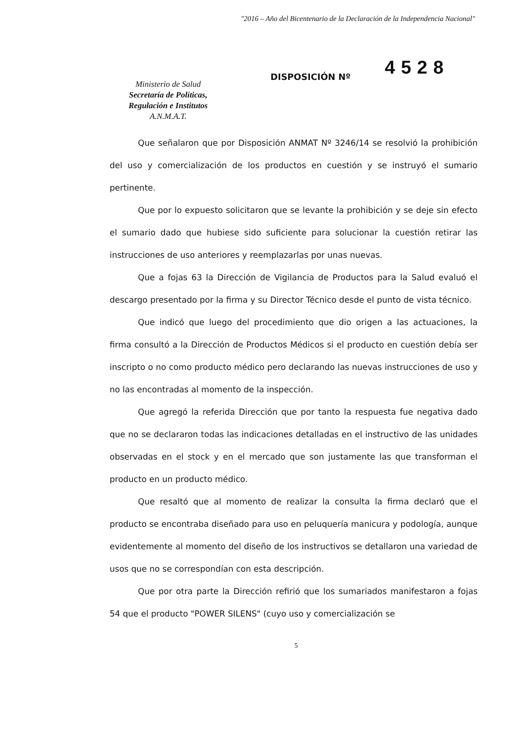"2016 – Año del Bicentenario de la Declaración de la Independencia Nacional"
Ministerio de Salud
Secretaría de Políticas,
Regulación e Institutos
A.N.M.A.T.
DISPOSICIÓN Nº
4528
Que señalaron que por Disposición ANMAT Nº 3246/14 se resolvió la prohibición del uso y comercialización de los productos en cuestión y se instruyó el sumario pertinente.
Que por lo expuesto solicitaron que se levante la prohibición y se deje sin efecto el sumario dado que hubiese sido suficiente para solucionar la cuestión retirar las instrucciones de uso anteriores y reemplazarlas por unas nuevas.
Que a fojas 63 la Dirección de Vigilancia de Productos para la Salud evaluó el descargo presentado por la firma y su Director Técnico desde el punto de vista técnico.
Que indicó que luego del procedimiento que dio origen a las actuaciones, la firma consultó a la Dirección de Productos Médicos si el producto en cuestión debía ser inscripto o no como producto médico pero declarando las nuevas instrucciones de uso y no las encontradas al momento de la inspección.
Que agregó la referida Dirección que por tanto la respuesta fue negativa dado que no se declararon todas las indicaciones detalladas en el instructivo de las unidades observadas en el stock y en el mercado que son justamente las que transforman el producto en un producto médico.
Que resaltó que al momento de realizar la consulta la firma declaró que el producto se encontraba diseñado para uso en peluquería manicura y podología, aunque evidentemente al momento del diseño de los instructivos se detallaron una variedad de usos que no se correspondían con esta descripción.
Que por otra parte la Dirección refirió que los sumariados manifestaron a fojas 54 que el producto "POWER SILENS" (cuyo uso y comercialización se
5